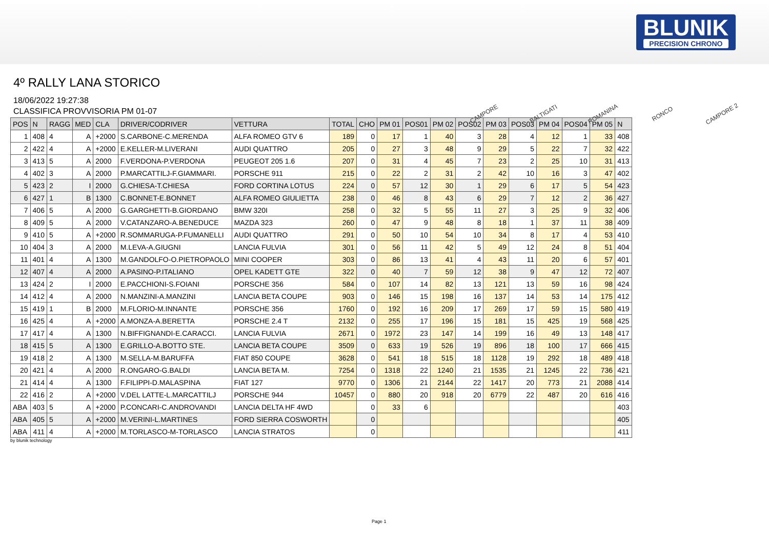BLUNIK
PRECISION CHRONO
4º RALLY LANA STORICO
18/06/2022 19:27:38
CLASSIFICA PROVVISORIA PM 01-07
CAMPORE
BALTIGATI
ROMANINA
RONCO
CAMPORE 2
| POS | N | RAGG | MED | CLA | DRIVER/CODRIVER | VETTURA | TOTAL | CHO | PM 01 | POS01 | PM 02 | POS02 | PM 03 | POS03 | PM 04 | POS04 | PM 05 | N |
| --- | --- | --- | --- | --- | --- | --- | --- | --- | --- | --- | --- | --- | --- | --- | --- | --- | --- | --- |
| 1 | 408 | 4 | A | +2000 | S.CARBONE-C.MERENDA | ALFA ROMEO GTV 6 | 189 | 0 | 17 | 1 | 40 | 3 | 28 | 4 | 12 | 1 | 33 | 408 |
| 2 | 422 | 4 | A | +2000 | E.KELLER-M.LIVERANI | AUDI QUATTRO | 205 | 0 | 27 | 3 | 48 | 9 | 29 | 5 | 22 | 7 | 32 | 422 |
| 3 | 413 | 5 | A | 2000 | F.VERDONA-P.VERDONA | PEUGEOT 205 1.6 | 207 | 0 | 31 | 4 | 45 | 7 | 23 | 2 | 25 | 10 | 31 | 413 |
| 4 | 402 | 3 | A | 2000 | P.MARCATTILJ-F.GIAMMARI. | PORSCHE 911 | 215 | 0 | 22 | 2 | 31 | 2 | 42 | 10 | 16 | 3 | 47 | 402 |
| 5 | 423 | 2 | I | 2000 | G.CHIESA-T.CHIESA | FORD CORTINA LOTUS | 224 | 0 | 57 | 12 | 30 | 1 | 29 | 6 | 17 | 5 | 54 | 423 |
| 6 | 427 | 1 | B | 1300 | C.BONNET-E.BONNET | ALFA ROMEO GIULIETTA | 238 | 0 | 46 | 8 | 43 | 6 | 29 | 7 | 12 | 2 | 36 | 427 |
| 7 | 406 | 5 | A | 2000 | G.GARGHETTI-B.GIORDANO | BMW 320I | 258 | 0 | 32 | 5 | 55 | 11 | 27 | 3 | 25 | 9 | 32 | 406 |
| 8 | 409 | 5 | A | 2000 | V.CATANZARO-A.BENEDUCE | MAZDA 323 | 260 | 0 | 47 | 9 | 48 | 8 | 18 | 1 | 37 | 11 | 38 | 409 |
| 9 | 410 | 5 | A | +2000 | R.SOMMARUGA-P.FUMANELLI | AUDI QUATTRO | 291 | 0 | 50 | 10 | 54 | 10 | 34 | 8 | 17 | 4 | 53 | 410 |
| 10 | 404 | 3 | A | 2000 | M.LEVA-A.GIUGNI | LANCIA FULVIA | 301 | 0 | 56 | 11 | 42 | 5 | 49 | 12 | 24 | 8 | 51 | 404 |
| 11 | 401 | 4 | A | 1300 | M.GANDOLFO-O.PIETROPAOLO | MINI COOPER | 303 | 0 | 86 | 13 | 41 | 4 | 43 | 11 | 20 | 6 | 57 | 401 |
| 12 | 407 | 4 | A | 2000 | A.PASINO-P.ITALIANO | OPEL KADETT GTE | 322 | 0 | 40 | 7 | 59 | 12 | 38 | 9 | 47 | 12 | 72 | 407 |
| 13 | 424 | 2 | I | 2000 | E.PACCHIONI-S.FOIANI | PORSCHE 356 | 584 | 0 | 107 | 14 | 82 | 13 | 121 | 13 | 59 | 16 | 98 | 424 |
| 14 | 412 | 4 | A | 2000 | N.MANZINI-A.MANZINI | LANCIA BETA COUPE | 903 | 0 | 146 | 15 | 198 | 16 | 137 | 14 | 53 | 14 | 175 | 412 |
| 15 | 419 | 1 | B | 2000 | M.FLORIO-M.INNANTE | PORSCHE 356 | 1760 | 0 | 192 | 16 | 209 | 17 | 269 | 17 | 59 | 15 | 580 | 419 |
| 16 | 425 | 4 | A | +2000 | A.MONZA-A.BERETTA | PORSCHE 2.4 T | 2132 | 0 | 255 | 17 | 196 | 15 | 181 | 15 | 425 | 19 | 568 | 425 |
| 17 | 417 | 4 | A | 1300 | N.BIFFIGNANDI-E.CARACCI. | LANCIA FULVIA | 2671 | 0 | 1972 | 23 | 147 | 14 | 199 | 16 | 49 | 13 | 148 | 417 |
| 18 | 415 | 5 | A | 1300 | E.GRILLO-A.BOTTO STE. | LANCIA BETA COUPE | 3509 | 0 | 633 | 19 | 526 | 19 | 896 | 18 | 100 | 17 | 666 | 415 |
| 19 | 418 | 2 | A | 1300 | M.SELLA-M.BARUFFA | FIAT 850 COUPE | 3628 | 0 | 541 | 18 | 515 | 18 | 1128 | 19 | 292 | 18 | 489 | 418 |
| 20 | 421 | 4 | A | 2000 | R.ONGARO-G.BALDI | LANCIA BETA M. | 7254 | 0 | 1318 | 22 | 1240 | 21 | 1535 | 21 | 1245 | 22 | 736 | 421 |
| 21 | 414 | 4 | A | 1300 | F.FILIPPI-D.MALASPINA | FIAT 127 | 9770 | 0 | 1306 | 21 | 2144 | 22 | 1417 | 20 | 773 | 21 | 2088 | 414 |
| 22 | 416 | 2 | A | +2000 | V.DEL LATTE-L.MARCATTILJ | PORSCHE 944 | 10457 | 0 | 880 | 20 | 918 | 20 | 6779 | 22 | 487 | 20 | 616 | 416 |
| ABA | 403 | 5 | A | +2000 | P.CONCARI-C.ANDROVANDI | LANCIA DELTA HF 4WD | | 0 | 33 | 6 | | | | | | | | 403 |
| ABA | 405 | 5 | A | +2000 | M.VERINI-L.MARTINES | FORD SIERRA COSWORTH | | 0 | | | | | | | | | | 405 |
| ABA | 411 | 4 | A | +2000 | M.TORLASCO-M-TORLASCO | LANCIA STRATOS | | 0 | | | | | | | | | | 411 |
by blunik technology
Page 1